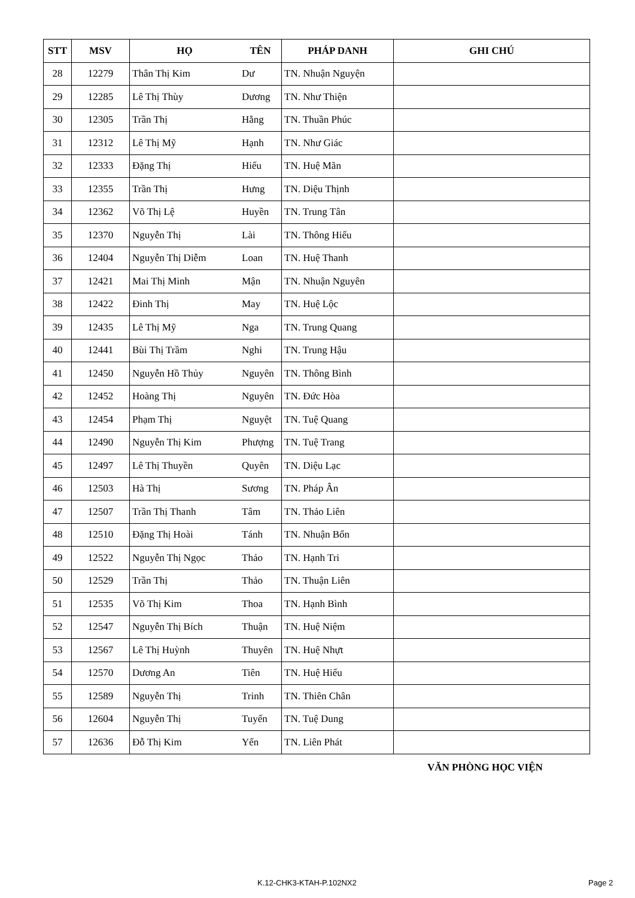| STT | MSV | HỌ | TÊN | PHÁP DANH | GHI CHÚ |
| --- | --- | --- | --- | --- | --- |
| 28 | 12279 | Thân Thị Kim | Dư | TN. Nhuận Nguyện | |
| 29 | 12285 | Lê Thị Thùy | Dương | TN. Như Thiện | |
| 30 | 12305 | Trần Thị | Hằng | TN. Thuần Phúc | |
| 31 | 12312 | Lê Thị Mỹ | Hạnh | TN. Như Giác | |
| 32 | 12333 | Đặng Thị | Hiếu | TN. Huệ Mãn | |
| 33 | 12355 | Trần Thị | Hưng | TN. Diệu Thịnh | |
| 34 | 12362 | Võ Thị Lệ | Huyền | TN. Trung Tân | |
| 35 | 12370 | Nguyễn Thị | Lài | TN. Thông Hiếu | |
| 36 | 12404 | Nguyễn Thị Diễm | Loan | TN. Huệ Thanh | |
| 37 | 12421 | Mai Thị Minh | Mận | TN. Nhuận Nguyên | |
| 38 | 12422 | Đinh Thị | May | TN. Huệ Lộc | |
| 39 | 12435 | Lê Thị Mỹ | Nga | TN. Trung Quang | |
| 40 | 12441 | Bùi Thị Trầm | Nghi | TN. Trung Hậu | |
| 41 | 12450 | Nguyễn Hồ Thủy | Nguyên | TN. Thông Bình | |
| 42 | 12452 | Hoàng Thị | Nguyên | TN. Đức Hòa | |
| 43 | 12454 | Phạm Thị | Nguyệt | TN. Tuệ Quang | |
| 44 | 12490 | Nguyễn Thị Kim | Phượng | TN. Tuệ Trang | |
| 45 | 12497 | Lê Thị Thuyền | Quyên | TN. Diệu Lạc | |
| 46 | 12503 | Hà Thị | Sương | TN. Pháp Ân | |
| 47 | 12507 | Trần Thị Thanh | Tâm | TN. Thảo Liên | |
| 48 | 12510 | Đặng Thị Hoài | Tánh | TN. Nhuận Bổn | |
| 49 | 12522 | Nguyễn Thị Ngọc | Thảo | TN. Hạnh Tri | |
| 50 | 12529 | Trần Thị | Thảo | TN. Thuận Liên | |
| 51 | 12535 | Võ Thị Kim | Thoa | TN. Hạnh Bình | |
| 52 | 12547 | Nguyễn Thị Bích | Thuận | TN. Huệ Niệm | |
| 53 | 12567 | Lê Thị Huỳnh | Thuyên | TN. Huệ Nhựt | |
| 54 | 12570 | Dương An | Tiên | TN. Huệ Hiếu | |
| 55 | 12589 | Nguyễn Thị | Trinh | TN. Thiên Chân | |
| 56 | 12604 | Nguyễn Thị | Tuyến | TN. Tuệ Dung | |
| 57 | 12636 | Đỗ Thị Kim | Yến | TN. Liên Phát | |
VĂN PHÒNG HỌC VIỆN
K.12-CHK3-KTAH-P.102NX2 Page 2